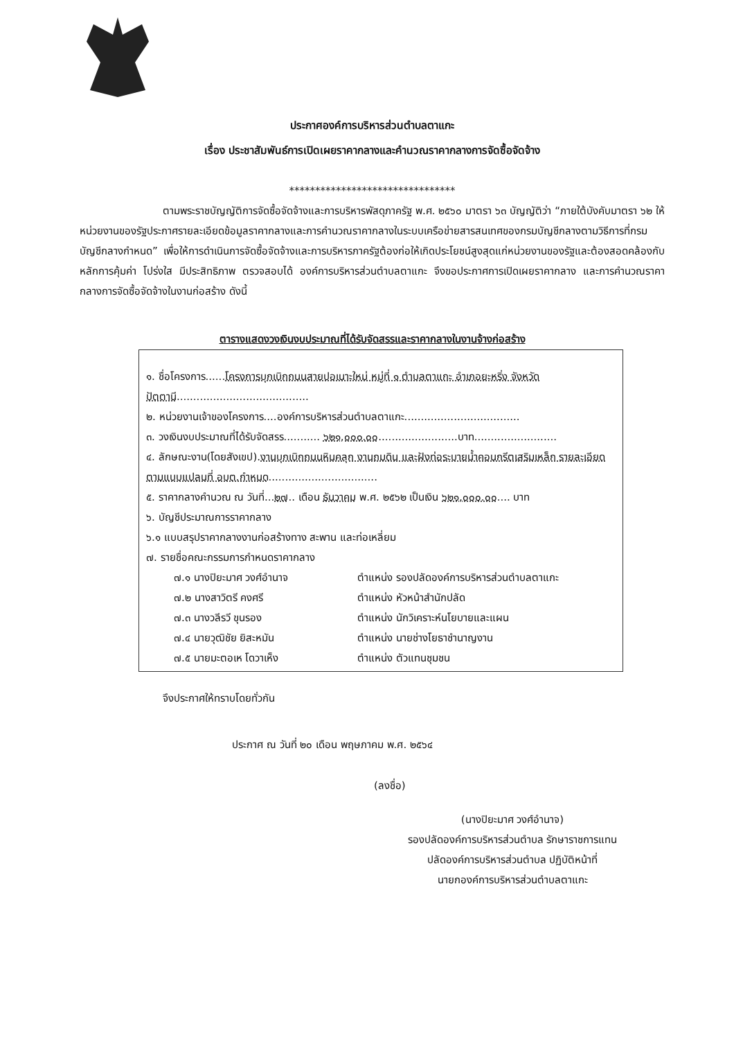ประกาศองค์การบริหารส่วนตำบลตาแกะ
เรื่อง ประชาสัมพันธ์การเปิดเผยราคากลางและคำนวณราคากลางการจัดซื้อจัดจ้าง
********************************
ตามพระราชบัญญัติการจัดซื้อจัดจ้างและการบริหารพัสดุภาครัฐ พ.ศ. ๒๕๖๐ มาตรา ๖๓ บัญญัติว่า “ภายใต้บังคับมาตรา ๖๒ ให้หน่วยงานของรัฐประกาศรายละเอียดข้อมูลราคากลางและการคำนวณราคากลางในระบบเครือข่ายสารสนเทศของกรมบัญชีกลางตามวิธีการที่กรมบัญชีกลางกำหนด” เพื่อให้การดำเนินการจัดซื้อจัดจ้างและการบริหารภาครัฐต้องก่อให้เกิดประโยชน์สูงสุดแก่หน่วยงานของรัฐและต้องสอดคล้องกับหลักการคุ้มค่า โปร่งใส มีประสิทธิภาพ ตรวจสอบได้ องค์การบริหารส่วนตำบลตาแกะ จึงขอประกาศการเปิดเผยราคากลาง และการคำนวณราคากลางการจัดซื้อจัดจ้างในงานก่อสร้าง ดังนี้
ตารางแสดงวงเงินงบประมาณที่ได้รับจัดสรรและราคากลางในงานจ้างก่อสร้าง
๑. ชื่อโครงการ......โครงการบุกเบิกถนนสายปอเนาะใหม่ หมู่ที่ ๑ ตำบลตาแกะ อำเภอยะหริ่ง จังหวัดปัตตานี........................................
๒. หน่วยงานเจ้าของโครงการ....องค์การบริหารส่วนตำบลตาแกะ...................................
๓. วงเงินงบประมาณที่ได้รับจัดสรร........... ๖๒๑,๐๐๐.๐๐........................บาท.........................
๔. ลักษณะงาน(โดยสังเขป).งานบุกเบิกถนนหินคลุก งานถมดิน และฝังท่อระบายน้ำคอนกรีตเสริมเหล็ก รายละเอียดตามแบบแปลนที่ อบต.กำหนด.................................
๕. ราคากลางคำนวณ ณ วันที่...๒๗.. เดือน ธันวาคม พ.ศ. ๒๕๖๒ เป็นเงิน ๖๒๑,๐๐๐.๐๐.... บาท
๖. บัญชีประมาณการราคากลาง
๖.๑ แบบสรุปราคากลางงานก่อสร้างทาง สะพาน และท่อเหลี่ยม
๗. รายชื่อคณะกรรมการกำหนดราคากลาง
๗.๑ นางปิยะมาศ วงศ์อำนาจ ตำแหน่ง รองปลัดองค์การบริหารส่วนตำบลตาแกะ
๗.๒ นางสาวิตรี คงศรี ตำแหน่ง หัวหน้าสำนักปลัด
๗.๓ นางวลีรวี ขุนรอง ตำแหน่ง นักวิเคราะห์นโยบายและแผน
๗.๔ นายวุฒิชัย ยิสะหมัน ตำแหน่ง นายช่างโยธาชำนาญงาน
๗.๕ นายมะตอเห โดวาเห็ง ตำแหน่ง ตัวแทนชุมชน
จึงประกาศให้ทราบโดยทั่วกัน
ประกาศ ณ วันที่ ๒๐ เดือน พฤษภาคม พ.ศ. ๒๕๖๔
(ลงชื่อ)
(นางปิยะมาศ วงศ์อำนาจ)
รองปลัดองค์การบริหารส่วนตำบล รักษาราชการแทน
ปลัดองค์การบริหารส่วนตำบล ปฏิบัติหน้าที่
นายกองค์การบริหารส่วนตำบลตาแกะ